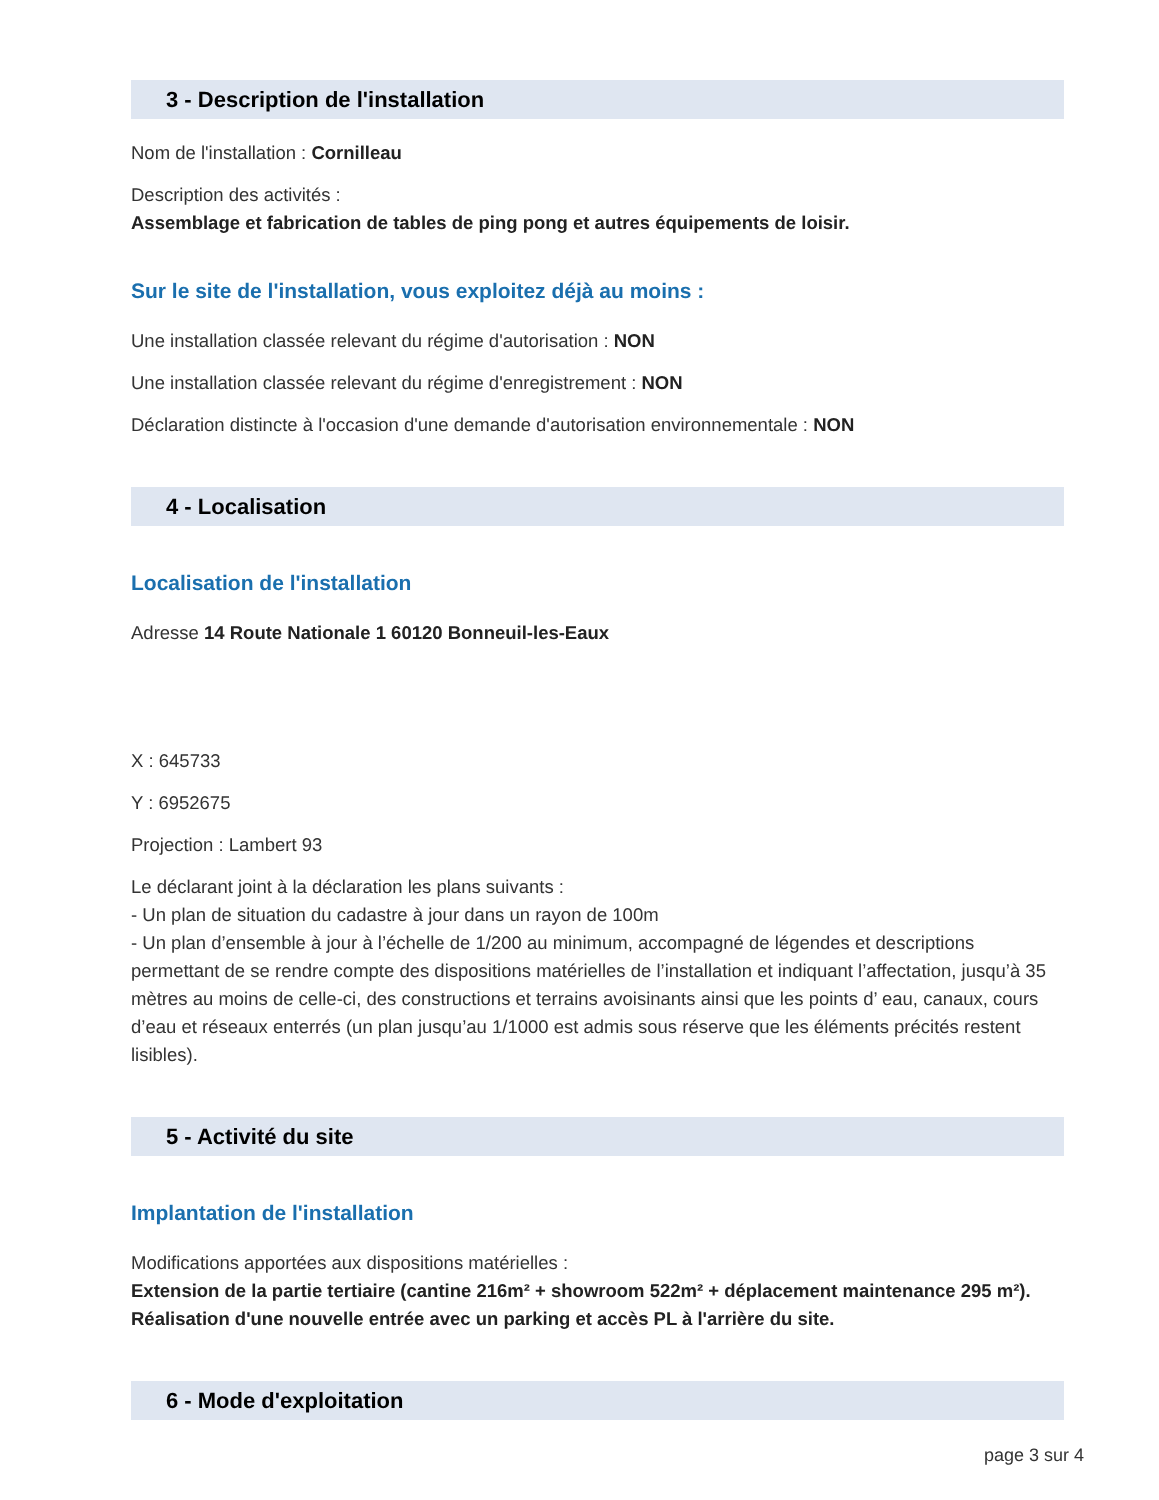3 - Description de l'installation
Nom de l'installation : Cornilleau
Description des activités :
Assemblage et fabrication de tables de ping pong et autres équipements de loisir.
Sur le site de l'installation, vous exploitez déjà au moins :
Une installation classée relevant du régime d'autorisation : NON
Une installation classée relevant du régime d'enregistrement : NON
Déclaration distincte à l'occasion d'une demande d'autorisation environnementale : NON
4 - Localisation
Localisation de l'installation
Adresse 14 Route Nationale 1 60120 Bonneuil-les-Eaux
X : 645733
Y : 6952675
Projection : Lambert 93
Le déclarant joint à la déclaration les plans suivants :
- Un plan de situation du cadastre à jour dans un rayon de 100m
- Un plan d’ensemble à jour à l’échelle de 1/200 au minimum, accompagné de légendes et descriptions permettant de se rendre compte des dispositions matérielles de l’installation et indiquant l’affectation, jusqu’à 35 mètres au moins de celle-ci, des constructions et terrains avoisinants ainsi que les points d’ eau, canaux, cours d’eau et réseaux enterrés (un plan jusqu’au 1/1000 est admis sous réserve que les éléments précités restent lisibles).
5 - Activité du site
Implantation de l'installation
Modifications apportées aux dispositions matérielles :
Extension de la partie tertiaire (cantine 216m² + showroom 522m² + déplacement maintenance 295 m²). Réalisation d'une nouvelle entrée avec un parking et accès PL à l'arrière du site.
6 - Mode d'exploitation
page 3 sur 4